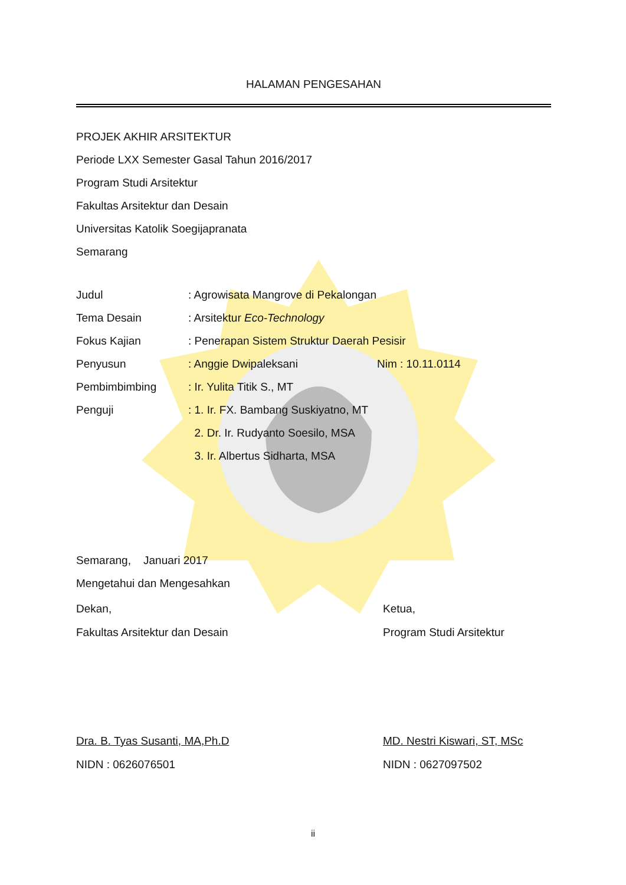HALAMAN PENGESAHAN
PROJEK AKHIR ARSITEKTUR
Periode LXX Semester Gasal Tahun 2016/2017
Program Studi Arsitektur
Fakultas Arsitektur dan Desain
Universitas Katolik Soegijapranata
Semarang
Judul: Agrowisata Mangrove di Pekalongan
Tema Desain: Arsitektur Eco-Technology
Fokus Kajian: Penerapan Sistem Struktur Daerah Pesisir
Penyusun: Anggie Dwipaleksani Nim : 10.11.0114
Pembimbimbing: Ir. Yulita Titik S., MT
Penguji: 1. Ir. FX. Bambang Suskiyatno, MT
2. Dr. Ir. Rudyanto Soesilo, MSA
3. Ir. Albertus Sidharta, MSA
Semarang, Januari 2017
Mengetahui dan Mengesahkan
Dekan,
Fakultas Arsitektur dan Desain
Ketua,
Program Studi Arsitektur
Dra. B. Tyas Susanti, MA,Ph.D
NIDN : 0626076501
MD. Nestri Kiswari, ST, MSc
NIDN : 0627097502
ii